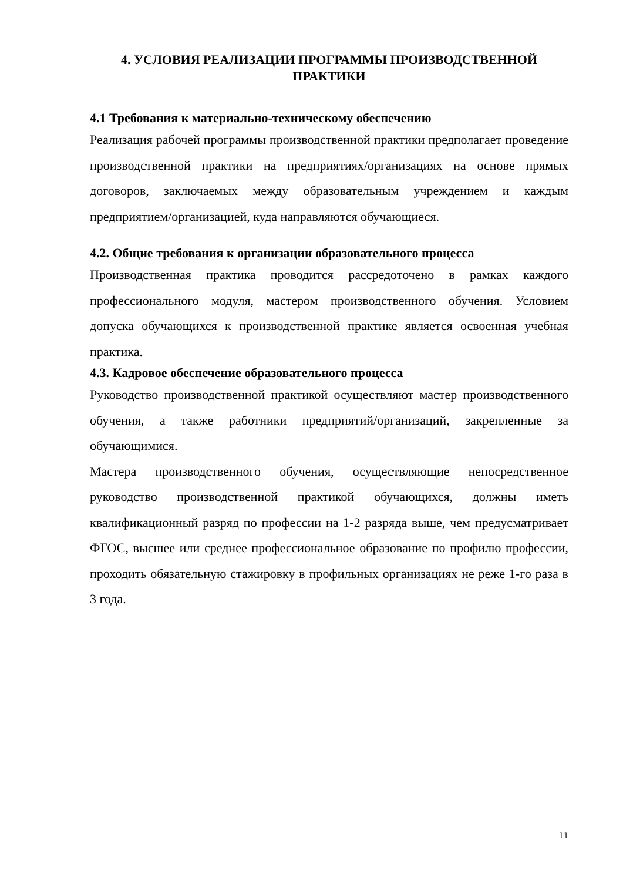4. УСЛОВИЯ РЕАЛИЗАЦИИ ПРОГРАММЫ ПРОИЗВОДСТВЕННОЙ ПРАКТИКИ
4.1 Требования к материально-техническому обеспечению
Реализация рабочей программы производственной практики предполагает проведение производственной практики на предприятиях/организациях на основе прямых договоров, заключаемых между образовательным учреждением и каждым предприятием/организацией, куда направляются обучающиеся.
4.2. Общие требования к организации образовательного процесса
Производственная практика проводится рассредоточено в рамках каждого профессионального модуля, мастером производственного обучения. Условием допуска обучающихся к производственной практике является освоенная учебная практика.
4.3. Кадровое обеспечение образовательного процесса
Руководство производственной практикой осуществляют мастер производственного обучения, а также работники предприятий/организаций, закрепленные за обучающимися.
Мастера производственного обучения, осуществляющие непосредственное руководство производственной практикой обучающихся, должны иметь квалификационный разряд по профессии на 1-2 разряда выше, чем предусматривает ФГОС, высшее или среднее профессиональное образование по профилю профессии, проходить обязательную стажировку в профильных организациях не реже 1-го раза в 3 года.
11